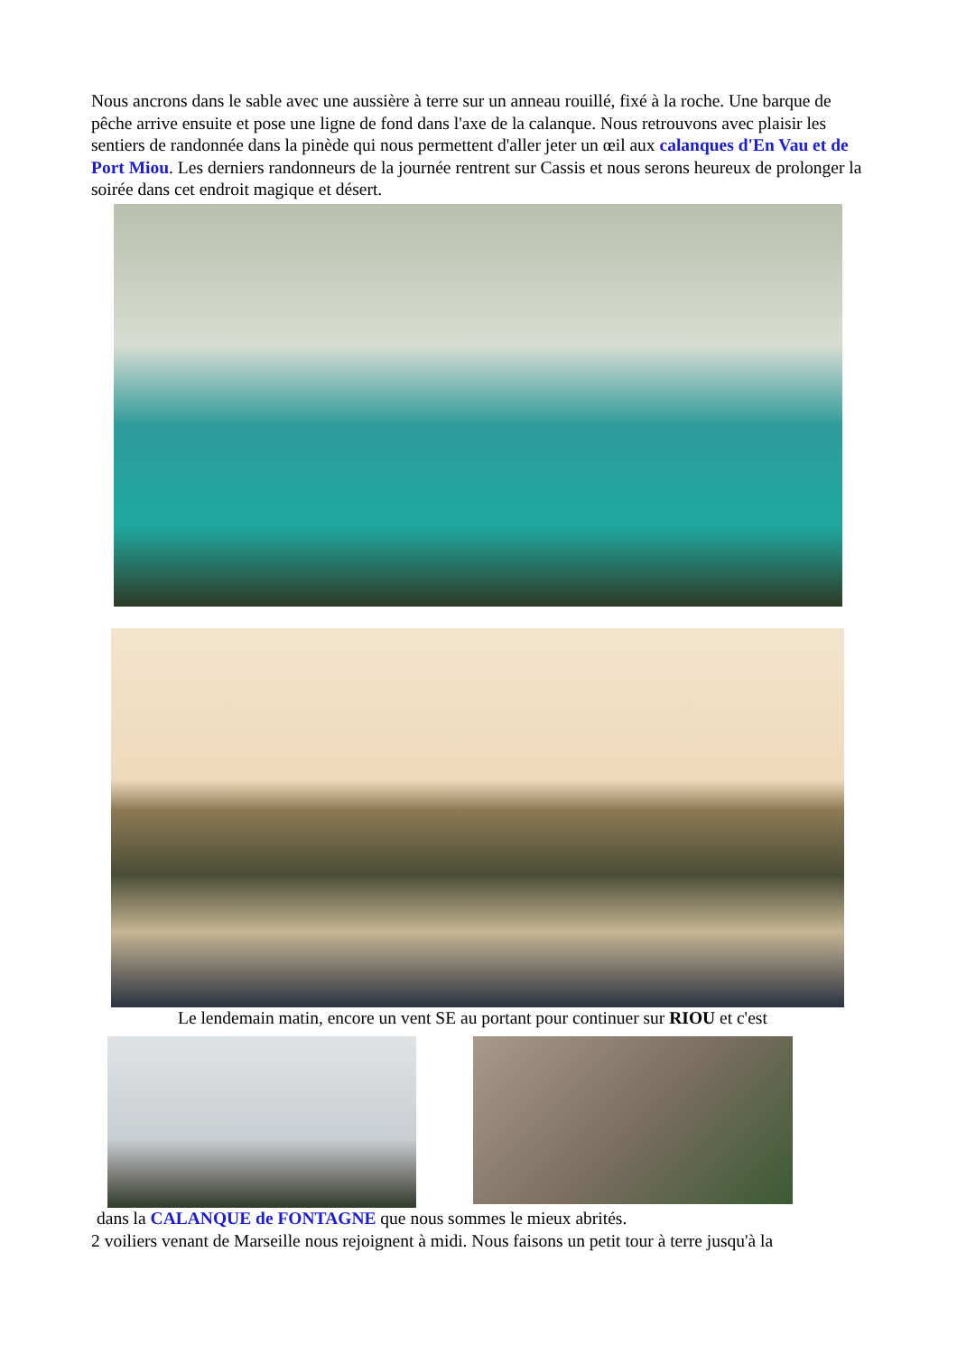Nous ancrons dans le sable avec une aussière à terre sur un anneau rouillé, fixé à la roche. Une barque de pêche arrive ensuite et pose une ligne de fond dans l'axe de la calanque. Nous retrouvons avec plaisir les sentiers de randonnée dans la pinède qui nous permettent d'aller jeter un œil aux calanques d'En Vau et de Port Miou. Les derniers randonneurs de la journée rentrent sur Cassis et nous serons heureux de prolonger la soirée dans cet endroit magique et désert.
Le lendemain matin, encore un vent SE au portant pour continuer sur RIOU et c'est
dans la CALANQUE de FONTAGNE que nous sommes le mieux abrités.
2 voiliers venant de Marseille nous rejoignent à midi. Nous faisons un petit tour à terre jusqu'à la